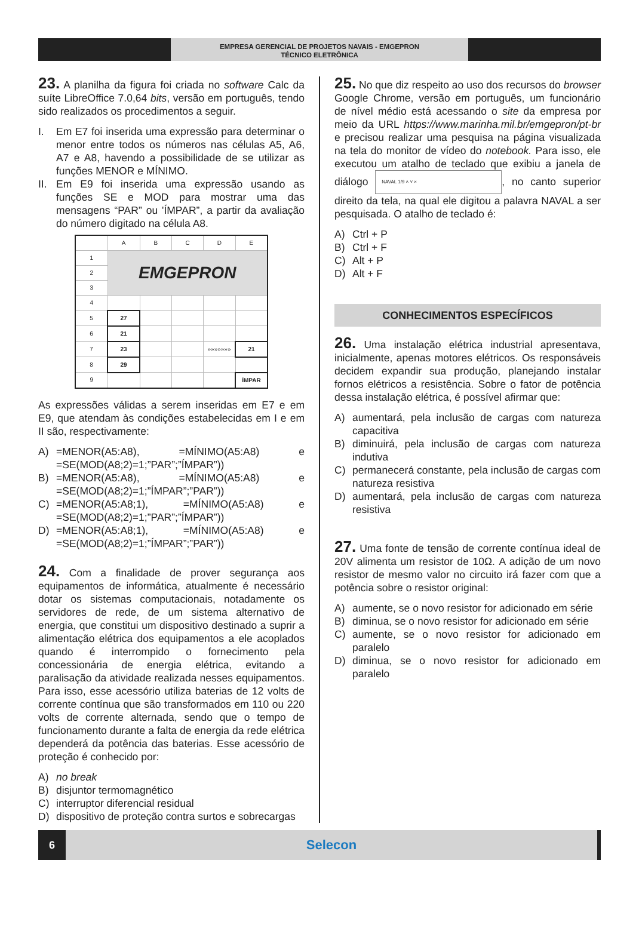EMPRESA GERENCIAL DE PROJETOS NAVAIS - EMGEPRON
TÉCNICO ELETRÔNICA
23. A planilha da figura foi criada no software Calc da suíte LibreOffice 7.0,64 bits, versão em português, tendo sido realizados os procedimentos a seguir.
I. Em E7 foi inserida uma expressão para determinar o menor entre todos os números nas células A5, A6, A7 e A8, havendo a possibilidade de se utilizar as funções MENOR e MÍNIMO.
II. Em E9 foi inserida uma expressão usando as funções SE e MOD para mostrar uma das mensagens “PAR” ou 'ÍMPAR”, a partir da avaliação do número digitado na célula A8.
| | A | B | C | D | E |
| --- | --- | --- | --- | --- | --- |
| 1 | EMGEPRON | | | | |
| 2 | | | | | |
| 3 | | | | | |
| 4 | | | | | |
| 5 | 27 | | | | |
| 6 | 21 | | | | |
| 7 | 23 | | | »»»»»»» | 21 |
| 8 | 29 | | | | |
| 9 | | | | | ÍMPAR |
As expressões válidas a serem inseridas em E7 e em E9, que atendam às condições estabelecidas em I e em II são, respectivamente:
A) =MENOR(A5:A8), =MÍNIMO(A5:A8) e =SE(MOD(A8;2)=1;”PAR”;”ÍMPAR”))
B) =MENOR(A5:A8), =MÍNIMO(A5:A8) e =SE(MOD(A8;2)=1;”ÍMPAR”;”PAR”))
C) =MENOR(A5:A8;1), =MÍNIMO(A5:A8) e =SE(MOD(A8;2)=1;”PAR”;”ÍMPAR”))
D) =MENOR(A5:A8;1), =MÍNIMO(A5:A8) e =SE(MOD(A8;2)=1;”ÍMPAR”;”PAR”))
24. Com a finalidade de prover segurança aos equipamentos de informática, atualmente é necessário dotar os sistemas computacionais, notadamente os servidores de rede, de um sistema alternativo de energia, que constitui um dispositivo destinado a suprir a alimentação elétrica dos equipamentos a ele acoplados quando é interrompido o fornecimento pela concessionária de energia elétrica, evitando a paralisação da atividade realizada nesses equipamentos. Para isso, esse acessório utiliza baterias de 12 volts de corrente contínua que são transformados em 110 ou 220 volts de corrente alternada, sendo que o tempo de funcionamento durante a falta de energia da rede elétrica dependerá da potência das baterias. Esse acessório de proteção é conhecido por:
A) no break
B) disjuntor termomagnético
C) interruptor diferencial residual
D) dispositivo de proteção contra surtos e sobrecargas
25. No que diz respeito ao uso dos recursos do browser Google Chrome, versão em português, um funcionário de nível médio está acessando o site da empresa por meio da URL https://www.marinha.mil.br/emgepron/pt-br e precisou realizar uma pesquisa na página visualizada na tela do monitor de vídeo do notebook. Para isso, ele executou um atalho de teclado que exibiu a janela de diálogo NAVAL 1/9 ˄ ˅ ×, no canto superior direito da tela, na qual ele digitou a palavra NAVAL a ser pesquisada. O atalho de teclado é:
A) Ctrl + P
B) Ctrl + F
C) Alt + P
D) Alt + F
CONHECIMENTOS ESPECÍFICOS
26. Uma instalação elétrica industrial apresentava, inicialmente, apenas motores elétricos. Os responsáveis decidem expandir sua produção, planejando instalar fornos elétricos a resistência. Sobre o fator de potência dessa instalação elétrica, é possível afirmar que:
A) aumentará, pela inclusão de cargas com natureza capacitiva
B) diminuirá, pela inclusão de cargas com natureza indutiva
C) permanecerá constante, pela inclusão de cargas com natureza resistiva
D) aumentará, pela inclusão de cargas com natureza resistiva
27. Uma fonte de tensão de corrente contínua ideal de 20V alimenta um resistor de 10Ω. A adição de um novo resistor de mesmo valor no circuito irá fazer com que a potência sobre o resistor original:
A) aumente, se o novo resistor for adicionado em série
B) diminua, se o novo resistor for adicionado em série
C) aumente, se o novo resistor for adicionado em paralelo
D) diminua, se o novo resistor for adicionado em paralelo
6
Selecon